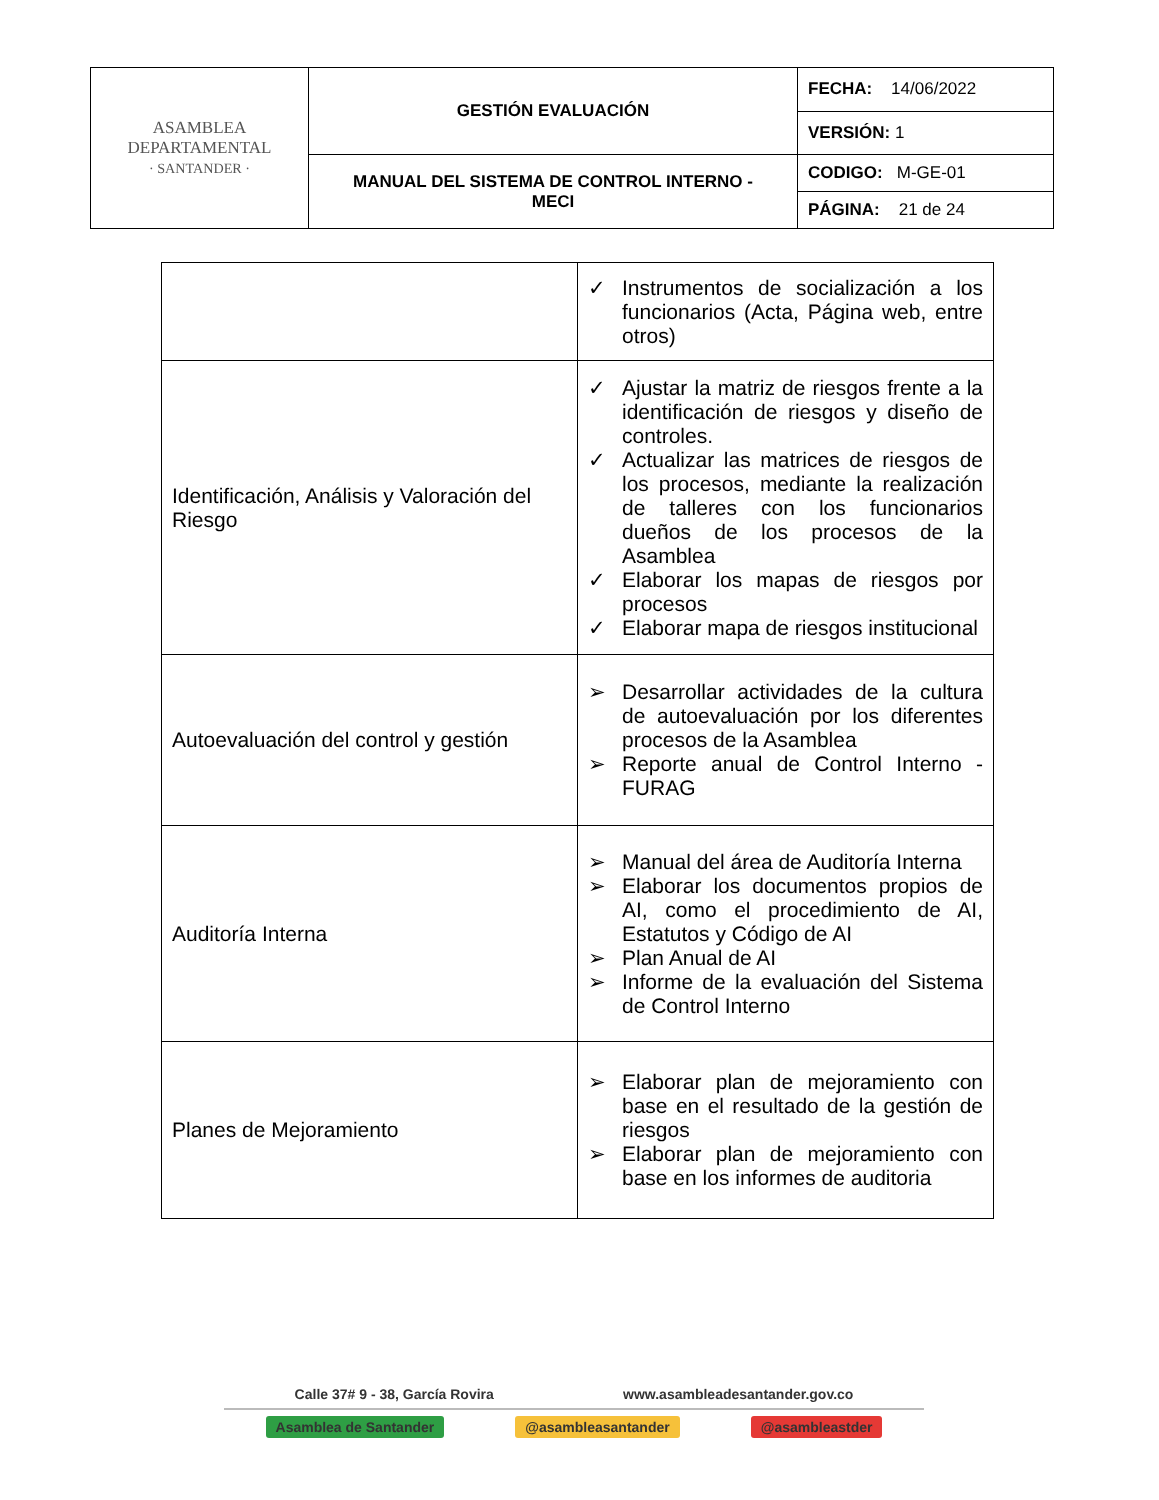| ASAMBLEA DEPARTAMENTAL · SANTANDER · | GESTIÓN EVALUACIÓN | FECHA: 14/06/2022 |
| | | VERSIÓN: 1 |
| | MANUAL DEL SISTEMA DE CONTROL INTERNO - MECI | CODIGO: M-GE-01 |
| | | PÁGINA: 21 de 24 |
| | ✓ Instrumentos de socialización a los funcionarios (Acta, Página web, entre otros) |
| Identificación, Análisis y Valoración del Riesgo | ✓ Ajustar la matriz de riesgos frente a la identificación de riesgos y diseño de controles. ✓ Actualizar las matrices de riesgos de los procesos, mediante la realización de talleres con los funcionarios dueños de los procesos de la Asamblea ✓ Elaborar los mapas de riesgos por procesos ✓ Elaborar mapa de riesgos institucional |
| Autoevaluación del control y gestión | ➢ Desarrollar actividades de la cultura de autoevaluación por los diferentes procesos de la Asamblea ➢ Reporte anual de Control Interno - FURAG |
| Auditoría Interna | ➢ Manual del área de Auditoría Interna ➢ Elaborar los documentos propios de AI, como el procedimiento de AI, Estatutos y Código de AI ➢ Plan Anual de AI ➢ Informe de la evaluación del Sistema de Control Interno |
| Planes de Mejoramiento | ➢ Elaborar plan de mejoramiento con base en el resultado de la gestión de riesgos ➢ Elaborar plan de mejoramiento con base en los informes de auditoria |
Calle 37# 9 - 38, García Rovira www.asambleadesantander.gov.co
Asamblea de Santander @asambleasantander @asambleastder